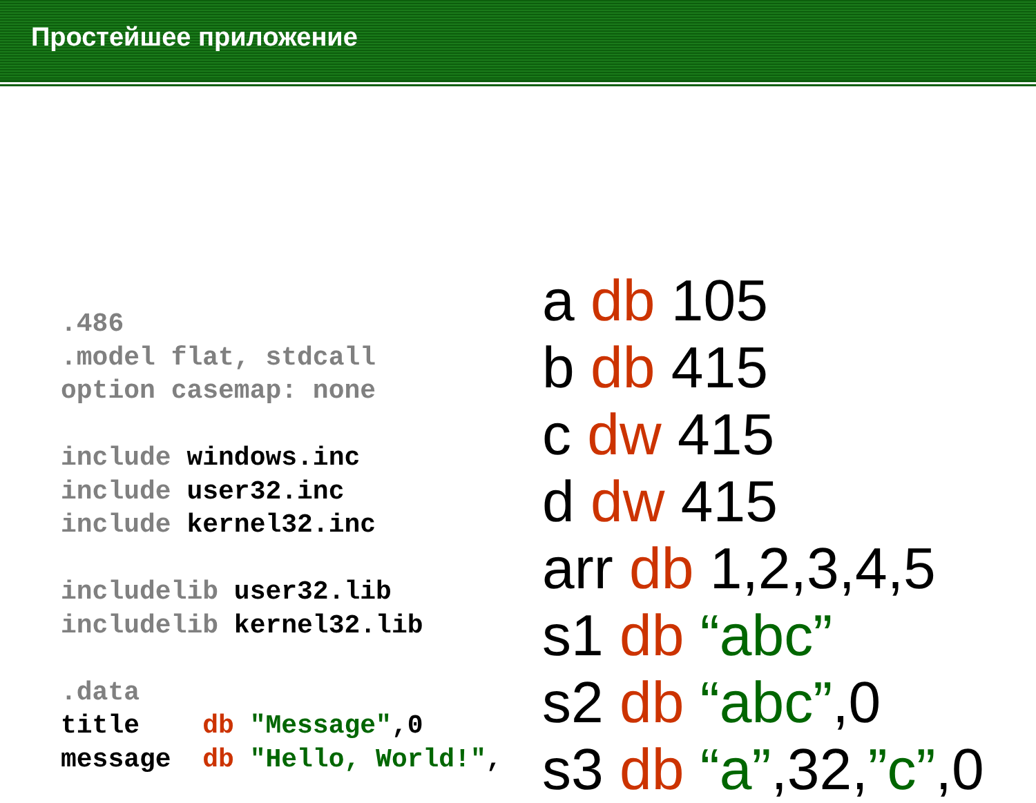Простейшее приложение
.486 .model flat, stdcall option casemap: none include windows.inc include user32.inc include kernel32.inc includelib user32.lib includelib kernel32.lib .data title db "Message",0 message db "Hello, World!",
a db 105
b db 415
c dw 415
d dw 415
arr db 1,2,3,4,5
s1 db “abc”
s2 db “abc”,0
s3 db “a”,32,”c”,0